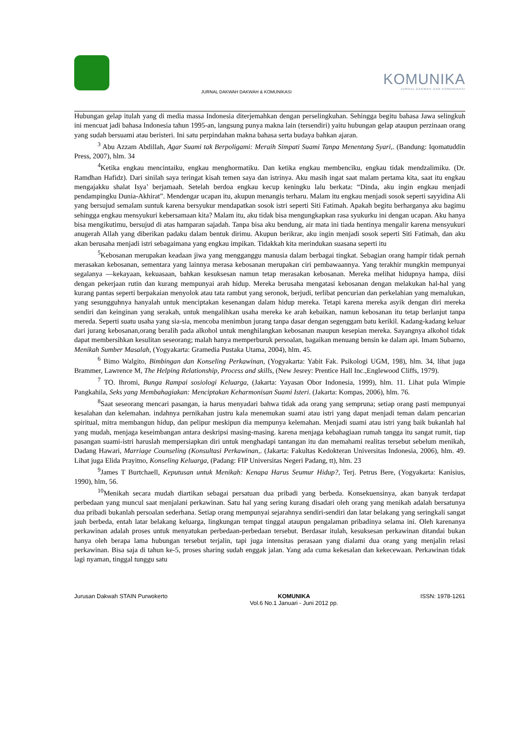JURNAL DAKWAH DAKWAH & KOMUNIKASI
KOMUNIKA
JURNAL DAKWAH DAN KOMUNIKASI
Hubungan gelap itulah yang di media massa Indonesia diterjemahkan dengan perselingkuhan. Sehingga begitu bahasa Jawa selingkuh ini mencuat jadi bahasa Indonesia tahun 1995-an, langsung punya makna lain (tersendiri) yaitu hubungan gelap ataupun perzinaan orang yang sudah bersuami atau beristeri. Ini satu perpindahan makna bahasa serta budaya bahkan ajaran.
<sup>3</sup> Abu Azzam Abdillah, Agar Suami tak Berpoligami: Meraih Simpati Suami Tanpa Menentang Syari,. (Bandung: Iqomatuddin Press, 2007), hlm. 34
<sup>4</sup> Ketika engkau mencintaiku, engkau menghormatiku. Dan ketika engkau membenciku, engkau tidak mendzalimiku. (Dr. Ramdhan Hafidz). Dari sinilah saya teringat kisah temen saya dan istrinya. Aku masih ingat saat malam pertama kita, saat itu engkau mengajakku shalat Isya’ berjamaah. Setelah berdoa engkau kecup keningku lalu berkata: “Dinda, aku ingin engkau menjadi pendampingku Dunia-Akhirat”. Mendengar ucapan itu, akupun menangis terharu. Malam itu engkau menjadi sosok seperti sayyidina Ali yang bersujud semalam suntuk karena bersyukur mendapatkan sosok istri seperti Siti Fatimah. Apakah begitu berharganya aku bagimu sehingga engkau mensyukuri kebersamaan kita? Malam itu, aku tidak bisa mengungkapkan rasa syukurku ini dengan ucapan. Aku hanya bisa mengikutimu, bersujud di atas hamparan sajadah. Tanpa bisa aku bendung, air mata ini tiada hentinya mengalir karena mensyukuri anugerah Allah yang diberikan padaku dalam bentuk dirimu. Akupun berikrar, aku ingin menjadi sosok seperti Siti Fatimah, dan aku akan berusaha menjadi istri sebagaimana yang engkau impikan. Tidakkah kita merindukan suasana seperti itu
<sup>5</sup> Kebosanan merupakan keadaan jiwa yang mengganggu manusia dalam berbagai tingkat. Sebagian orang hampir tidak pernah merasakan kebosanan, sementara yang lainnya merasa kebosanan merupakan ciri pembawaannya. Yang terakhir mungkin mempunyai segalanya —kekayaan, kekuasaan, bahkan kesuksesan namun tetap merasakan kebosanan. Mereka melihat hidupnya hampa, diisi dengan pekerjaan rutin dan kurang mempunyai arah hidup. Mereka berusaha mengatasi kebosanan dengan melakukan hal-hal yang kurang pantas seperti berpakaian menyolok atau tata rambut yang seronok, berjudi, terlibat pencurian dan perkelahian yang memalukan, yang sesungguhnya hanyalah untuk menciptakan kesenangan dalam hidup mereka. Tetapi karena mereka asyik dengan diri mereka sendiri dan keinginan yang serakah, untuk mengalihkan usaha mereka ke arah kebaikan, namun kebosanan itu tetap berlanjut tanpa mereda. Seperti suatu usaha yang sia-sia, mencoba menimbun jurang tanpa dasar dengan segenggam batu kerikil. Kadang-kadang keluar dari jurang kebosanan,orang beralih pada alkohol untuk menghilangkan kebosanan maupun kesepian mereka. Sayangnya alkohol tidak dapat membersihkan kesulitan seseorang; malah hanya memperburuk persoalan, bagaikan menuang bensin ke dalam api. Imam Subarno, Menikah Sumber Masalah, (Yogyakarta: Gramedia Pustaka Utama, 2004), hlm. 45.
<sup>6</sup> Bimo Walgito, Bimbingan dan Konseling Perkawinan, (Yogyakarta: Yabit Fak. Psikologi UGM, 198), hlm. 34, lihat juga Brammer, Lawrence M, The Helping Relationship, Process and skills, (New Jesrey: Prentice Hall Inc.,Englewood Cliffs, 1979).
<sup>7</sup> TO. Ihromi, Bunga Rampai sosiologi Keluarga, (Jakarta: Yayasan Obor Indonesia, 1999), hlm. 11. Lihat pula Wimpie Pangkahila, Seks yang Membahagiakan: Menciptakan Keharmonisan Suami Isteri. (Jakarta: Kompas, 2006), hlm. 76.
<sup>8</sup> Saat seseorang mencari pasangan, ia harus menyadari bahwa tidak ada orang yang sempruna; setiap orang pasti mempunyai kesalahan dan kelemahan. indahnya pernikahan justru kala menemukan suami atau istri yang dapat menjadi teman dalam pencarian spiritual, mitra membangun hidup, dan pelipur meskipun dia mempunya kelemahan. Menjadi suami atau istri yang baik bukanlah hal yang mudah, menjaga keseimbangan antara deskripsi masing-masing. karena menjaga kebahagiaan rumah tangga itu sangat rumit, tiap pasangan suami-istri haruslah mempersiapkan diri untuk menghadapi tantangan itu dan memahami realitas tersebut sebelum menikah, Dadang Hawari, Marriage Counseling (Konsultasi Perkawinan,. (Jakarta: Fakultas Kedokteran Universitas Indonesia, 2006), hlm. 49. Lihat juga Elida Prayitno, Konseling Keluarga, (Padang: FIP Universitas Negeri Padang, tt), hlm. 23
<sup>9</sup> James T Burtchaell, Keputusan untuk Menikah: Kenapa Harus Seumur Hidup?, Terj. Petrus Bere, (Yogyakarta: Kanisius, 1990), hlm, 56.
<sup>10</sup> Menikah secara mudah diartikan sebagai persatuan dua pribadi yang berbeda. Konsekuensinya, akan banyak terdapat perbedaan yang muncul saat menjalani perkawinan. Satu hal yang sering kurang disadari oleh orang yang menikah adalah bersatunya dua pribadi bukanlah persoalan sederhana. Setiap orang mempunyai sejarahnya sendiri-sendiri dan latar belakang yang seringkali sangat jauh berbeda, entah latar belakang keluarga, lingkungan tempat tinggal ataupun pengalaman pribadinya selama ini. Oleh karenanya perkawinan adalah proses untuk menyatukan perbedaan-perbedaan tersebut. Berdasar itulah, kesuksesan perkawinan ditandai bukan hanya oleh berapa lama hubungan tersebut terjalin, tapi juga intensitas perasaan yang dialami dua orang yang menjalin relasi perkawinan. Bisa saja di tahun ke-5, proses sharing sudah enggak jalan. Yang ada cuma kekesalan dan kekecewaan. Perkawinan tidak lagi nyaman, tinggal tunggu satu
Jurusan Dakwah STAIN Purwokerto KOMUNIKA
Vol.6 No.1 Januari - Juni 2012 pp. ISSN: 1978-1261